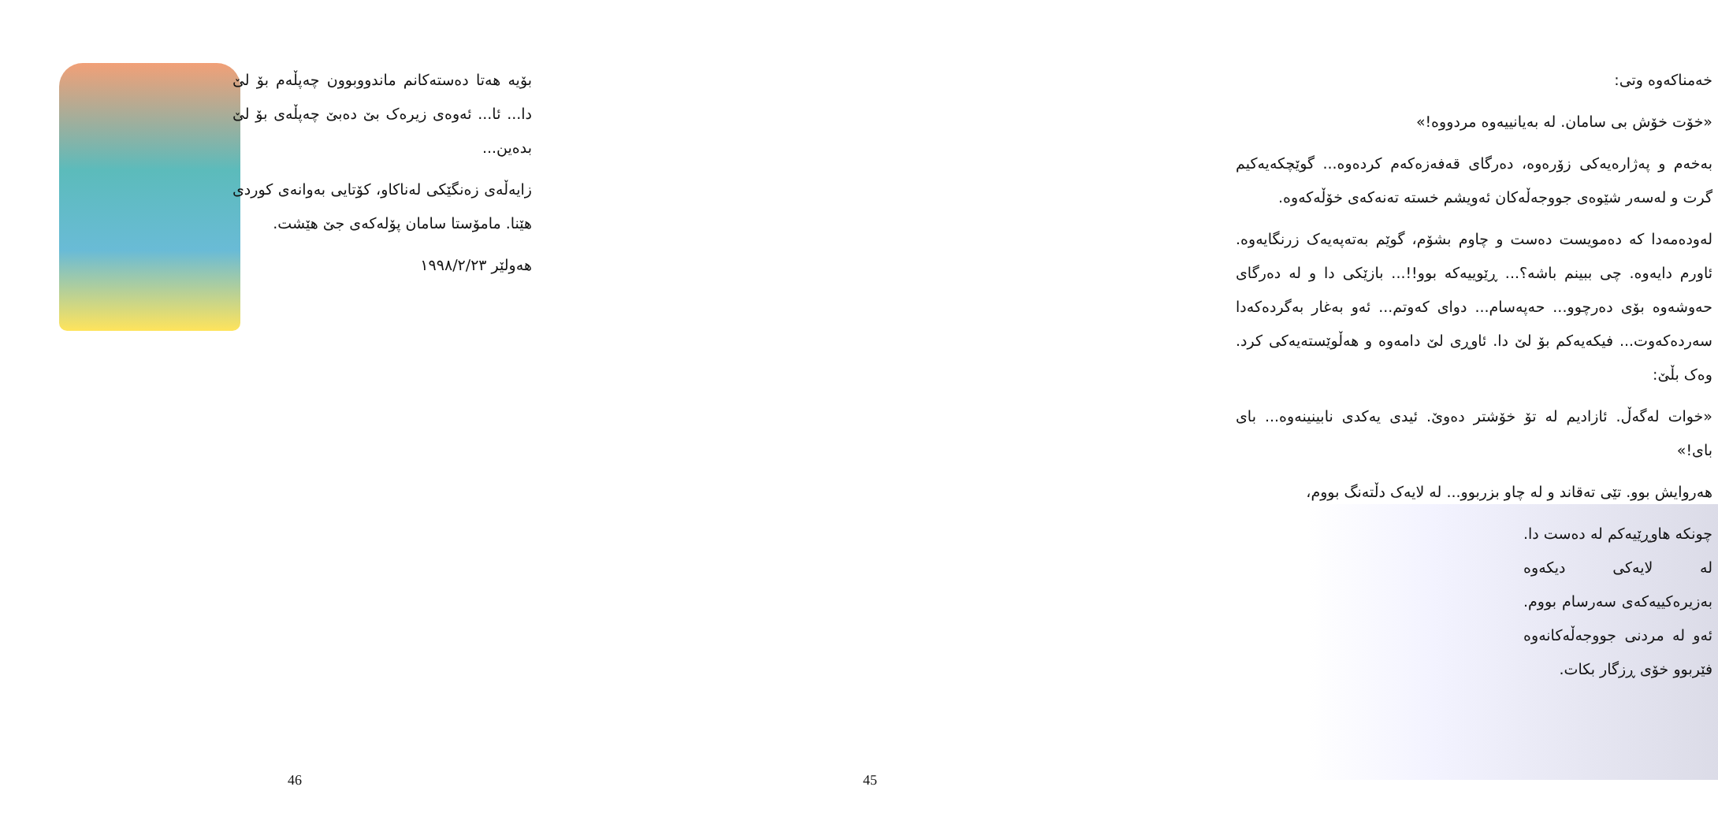بۆیە هەتا دەستەکانم ماندووبوون چەپڵەم بۆ لێ دا... ئا... ئەوەی زیرەک بێ دەبێ چەپڵەی بۆ لێ بدەین...
زایەڵەی زەنگێکی لەناکاو، کۆتایی بەوانەی کوردی هێنا. مامۆستا سامان پۆلەکەی جێ هێشت.
هەولێر ١٩٩٨/٢/٢٣
46
خەمناکەوە وتی:
«خۆت خۆش بی سامان. لە بەیانییەوە مردووە!»
بەخەم و پەژارەیەکی زۆرەوە، دەرگای قەفەزەکەم کردەوە... گوێچکەیەکیم گرت و لەسەر شێوەی جووجەڵەکان ئەویشم خستە تەنەکەی خۆڵەکەوە.
لەودەمەدا کە دەمویست دەست و چاوم بشۆم، گوێم بەتەپەیەک زرنگایەوە. ئاورم دایەوە. چی ببینم باشە؟... ڕێوییەکە بوو!!... بازێکی دا و لە دەرگای حەوشەوە بۆی دەرچوو... حەپەسام... دوای کەوتم... ئەو بەغار بەگردەکەدا سەردەکەوت... فیکەیەکم بۆ لێ دا. ئاوڕی لێ دامەوە و هەڵوێستەیەکی کرد. وەک بڵێ:
«خوات لەگەڵ. ئازادیم لە تۆ خۆشتر دەوێ. ئیدی یەکدی نابینینەوە... بای بای!»
هەروایش بوو. تێی تەقاند و لە چاو بزربوو... لە لایەک دڵتەنگ بووم،
چونکە هاوڕێیەکم لە دەست دا. لە لایەکی دیکەوە بەزیرەکییەکەی سەرسام بووم. ئەو لە مردنی جووجەڵەکانەوە فێربوو خۆی ڕزگار بکات.
45